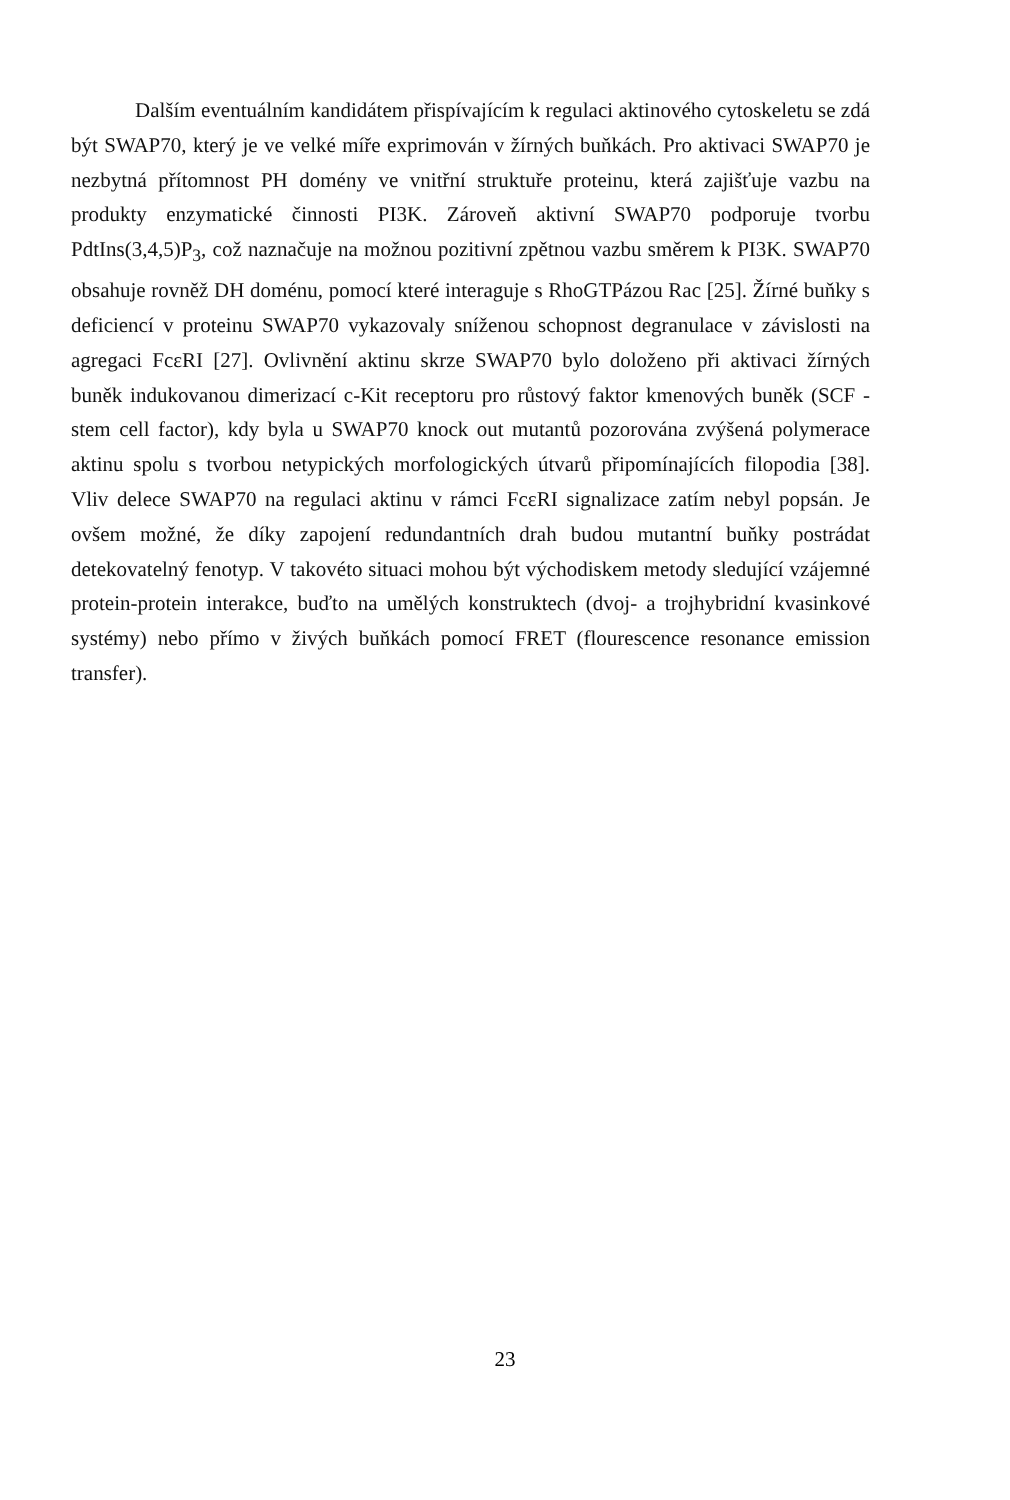Dalším eventuálním kandidátem přispívajícím k regulaci aktinového cytoskeletu se zdá být SWAP70, který je ve velké míře exprimován v žírných buňkách. Pro aktivaci SWAP70 je nezbytná přítomnost PH domény ve vnitřní struktuře proteinu, která zajišťuje vazbu na produkty enzymatické činnosti PI3K. Zároveň aktivní SWAP70 podporuje tvorbu PdtIns(3,4,5)P<sub>3</sub>, což naznačuje na možnou pozitivní zpětnou vazbu směrem k PI3K. SWAP70 obsahuje rovněž DH doménu, pomocí které interaguje s RhoGTPázou Rac [25]. Žírné buňky s deficiencí v proteinu SWAP70 vykazovaly sníženou schopnost degranulace v závislosti na agregaci FcεRI [27]. Ovlivnění aktinu skrze SWAP70 bylo doloženo při aktivaci žírných buněk indukovanou dimerizací c-Kit receptoru pro růstový faktor kmenových buněk (SCF - stem cell factor), kdy byla u SWAP70 knock out mutantů pozorována zvýšená polymerace aktinu spolu s tvorbou netypických morfologických útvarů připomínajících filopodia [38]. Vliv delece SWAP70 na regulaci aktinu v rámci FcεRI signalizace zatím nebyl popsán. Je ovšem možné, že díky zapojení redundantních drah budou mutantní buňky postrádat detekovatelný fenotyp. V takovéto situaci mohou být východiskem metody sledující vzájemné protein-protein interakce, buďto na umělých konstruktech (dvoj- a trojhybridní kvasinkové systémy) nebo přímo v živých buňkách pomocí FRET (flourescence resonance emission transfer).
23